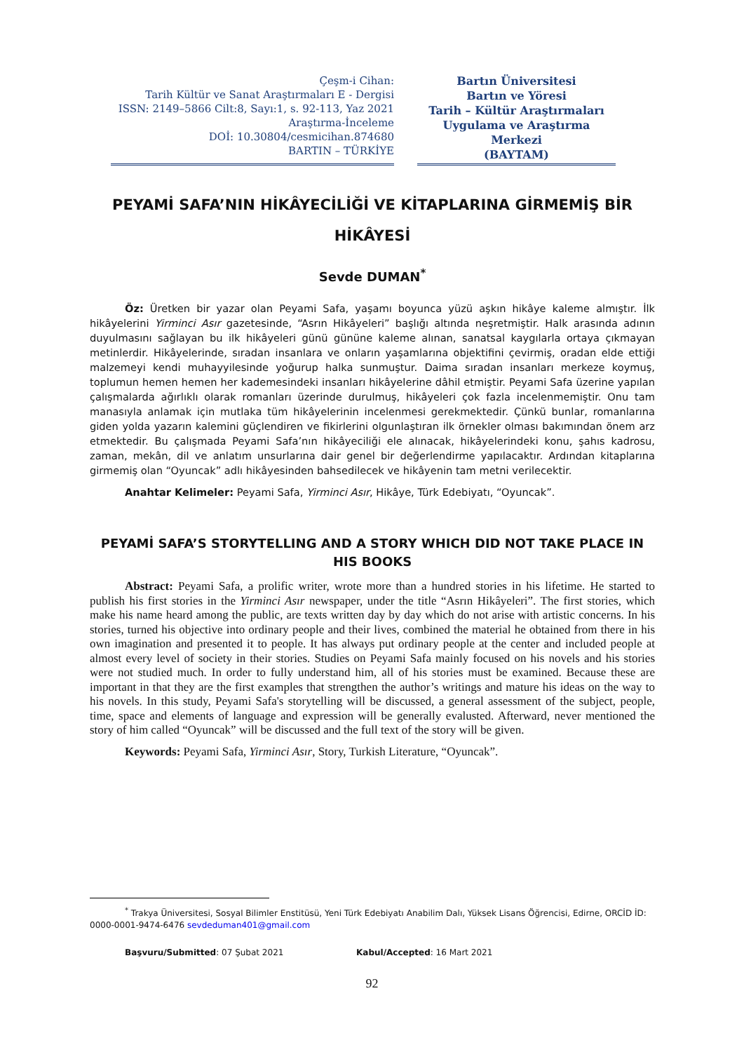Çeşm-i Cihan:
Tarih Kültür ve Sanat Araştırmaları E - Dergisi
ISSN: 2149–5866 Cilt:8, Sayı:1, s. 92-113, Yaz 2021
Araştırma-İnceleme
DOİ: 10.30804/cesmicihan.874680
BARTIN – TÜRKİYE
Bartın Üniversitesi
Bartın ve Yöresi
Tarih – Kültür Araştırmaları
Uygulama ve Araştırma
Merkezi
(BAYTAM)
PEYAMİ SAFA’NIN HİKÂYECİLİĞİ VE KİTAPLARINA GİRMEMİŞ BİR HİKÂYESİ
Sevde DUMAN<sup>*</sup>
Öz: Üretken bir yazar olan Peyami Safa, yaşamı boyunca yüzü aşkın hikâye kaleme almıştır. İlk hikâyelerini Yirminci Asır gazetesinde, “Asrın Hikâyeleri” başlığı altında neşretmiştir. Halk arasında adının duyulmasını sağlayan bu ilk hikâyeleri günü gününe kaleme alınan, sanatsal kaygılarla ortaya çıkmayan metinlerdir. Hikâyelerinde, sıradan insanlara ve onların yaşamlarına objektifini çevirmiş, oradan elde ettiği malzemeyi kendi muhayyilesinde yoğurup halka sunmuştur. Daima sıradan insanları merkeze koymuş, toplumun hemen hemen her kademesindeki insanları hikâyelerine dâhil etmiştir. Peyami Safa üzerine yapılan çalışmalarda ağırlıklı olarak romanları üzerinde durulmuş, hikâyeleri çok fazla incelenmemiştir. Onu tam manasıyla anlamak için mutlaka tüm hikâyelerinin incelenmesi gerekmektedir. Çünkü bunlar, romanlarına giden yolda yazarın kalemini güçlendiren ve fikirlerini olgunlaştıran ilk örnekler olması bakımından önem arz etmektedir. Bu çalışmada Peyami Safa’nın hikâyeciliği ele alınacak, hikâyelerindeki konu, şahıs kadrosu, zaman, mekân, dil ve anlatım unsurlarına dair genel bir değerlendirme yapılacaktır. Ardından kitaplarına girmemiş olan “Oyuncak” adlı hikâyesinden bahsedilecek ve hikâyenin tam metni verilecektir.
Anahtar Kelimeler: Peyami Safa, Yirminci Asır, Hikâye, Türk Edebiyatı, “Oyuncak”.
PEYAMİ SAFA’S STORYTELLING AND A STORY WHICH DID NOT TAKE PLACE IN HIS BOOKS
Abstract: Peyami Safa, a prolific writer, wrote more than a hundred stories in his lifetime. He started to publish his first stories in the Yirminci Asır newspaper, under the title “Asrın Hikâyeleri”. The first stories, which make his name heard among the public, are texts written day by day which do not arise with artistic concerns. In his stories, turned his objective into ordinary people and their lives, combined the material he obtained from there in his own imagination and presented it to people. It has always put ordinary people at the center and included people at almost every level of society in their stories. Studies on Peyami Safa mainly focused on his novels and his stories were not studied much. In order to fully understand him, all of his stories must be examined. Because these are important in that they are the first examples that strengthen the author’s writings and mature his ideas on the way to his novels. In this study, Peyami Safa's storytelling will be discussed, a general assessment of the subject, people, time, space and elements of language and expression will be generally evalusted. Afterward, never mentioned the story of him called “Oyuncak” will be discussed and the full text of the story will be given.
Keywords: Peyami Safa, Yirminci Asır, Story, Turkish Literature, “Oyuncak”.
<sup>*</sup> Trakya Üniversitesi, Sosyal Bilimler Enstitüsü, Yeni Türk Edebiyatı Anabilim Dalı, Yüksek Lisans Öğrencisi, Edirne, ORCİD İD: 0000-0001-9474-6476 sevdeduman401@gmail.com
Başvuru/Submitted: 07 Şubat 2021 Kabul/Accepted: 16 Mart 2021
92